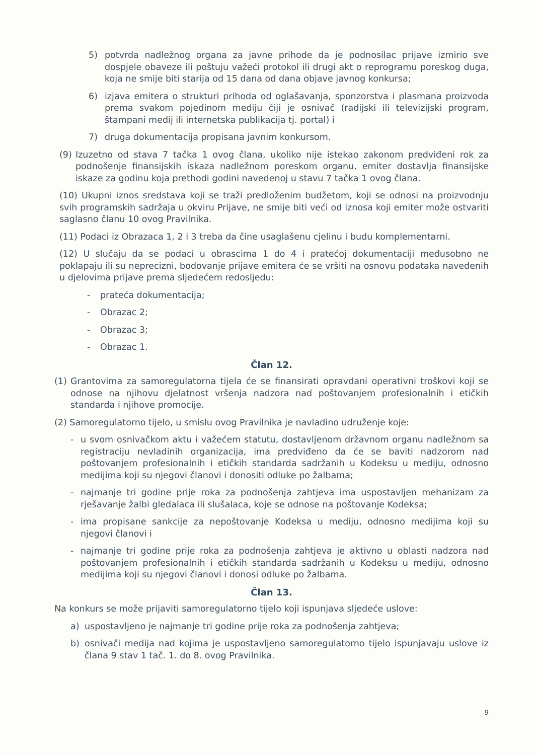5) potvrda nadležnog organa za javne prihode da je podnosilac prijave izmirio sve dospjele obaveze ili poštuju važeći protokol ili drugi akt o reprogramu poreskog duga, koja ne smije biti starija od 15 dana od dana objave javnog konkursa;
6) izjava emitera o strukturi prihoda od oglašavanja, sponzorstva i plasmana proizvoda prema svakom pojedinom mediju čiji je osnivač (radijski ili televizijski program, štampani medij ili internetska publikacija tj. portal) i
7) druga dokumentacija propisana javnim konkursom.
(9) Izuzetno od stava 7 tačka 1 ovog člana, ukoliko nije istekao zakonom predviđeni rok za podnošenje finansijskih iskaza nadležnom poreskom organu, emiter dostavlja finansijske iskaze za godinu koja prethodi godini navedenoj u stavu 7 tačka 1 ovog člana.
(10) Ukupni iznos sredstava koji se traži predloženim budžetom, koji se odnosi na proizvodnju svih programskih sadržaja u okviru Prijave, ne smije biti veći od iznosa koji emiter može ostvariti saglasno članu 10 ovog Pravilnika.
(11) Podaci iz Obrazaca 1, 2 i 3 treba da čine usaglašenu cjelinu i budu komplementarni.
(12) U slučaju da se podaci u obrascima 1 do 4 i pratećoj dokumentaciji međusobno ne poklapaju ili su neprecizni, bodovanje prijave emitera će se vršiti na osnovu podataka navedenih u djelovima prijave prema sljedećem redosljedu:
- prateća dokumentacija;
- Obrazac 2;
- Obrazac 3;
- Obrazac 1.
Član 12.
(1) Grantovima za samoregulatorna tijela će se finansirati opravdani operativni troškovi koji se odnose na njihovu djelatnost vršenja nadzora nad poštovanjem profesionalnih i etičkih standarda i njihove promocije.
(2) Samoregulatorno tijelo, u smislu ovog Pravilnika je navladino udruženje koje:
- u svom osnivačkom aktu i važećem statutu, dostavljenom državnom organu nadležnom sa registraciju nevladinih organizacija, ima predviđeno da će se baviti nadzorom nad poštovanjem profesionalnih i etičkih standarda sadržanih u Kodeksu u mediju, odnosno medijima koji su njegovi članovi i donositi odluke po žalbama;
- najmanje tri godine prije roka za podnošenja zahtjeva ima uspostavljen mehanizam za rješavanje žalbi gledalaca ili slušalaca, koje se odnose na poštovanje Kodeksa;
- ima propisane sankcije za nepoštovanje Kodeksa u mediju, odnosno medijima koji su njegovi članovi i
- najmanje tri godine prije roka za podnošenja zahtjeva je aktivno u oblasti nadzora nad poštovanjem profesionalnih i etičkih standarda sadržanih u Kodeksu u mediju, odnosno medijima koji su njegovi članovi i donosi odluke po žalbama.
Član 13.
Na konkurs se može prijaviti samoregulatorno tijelo koji ispunjava sljedeće uslove:
a) uspostavljeno je najmanje tri godine prije roka za podnošenja zahtjeva;
b) osnivači medija nad kojima je uspostavljeno samoregulatorno tijelo ispunjavaju uslove iz člana 9 stav 1 tač. 1. do 8. ovog Pravilnika.
9